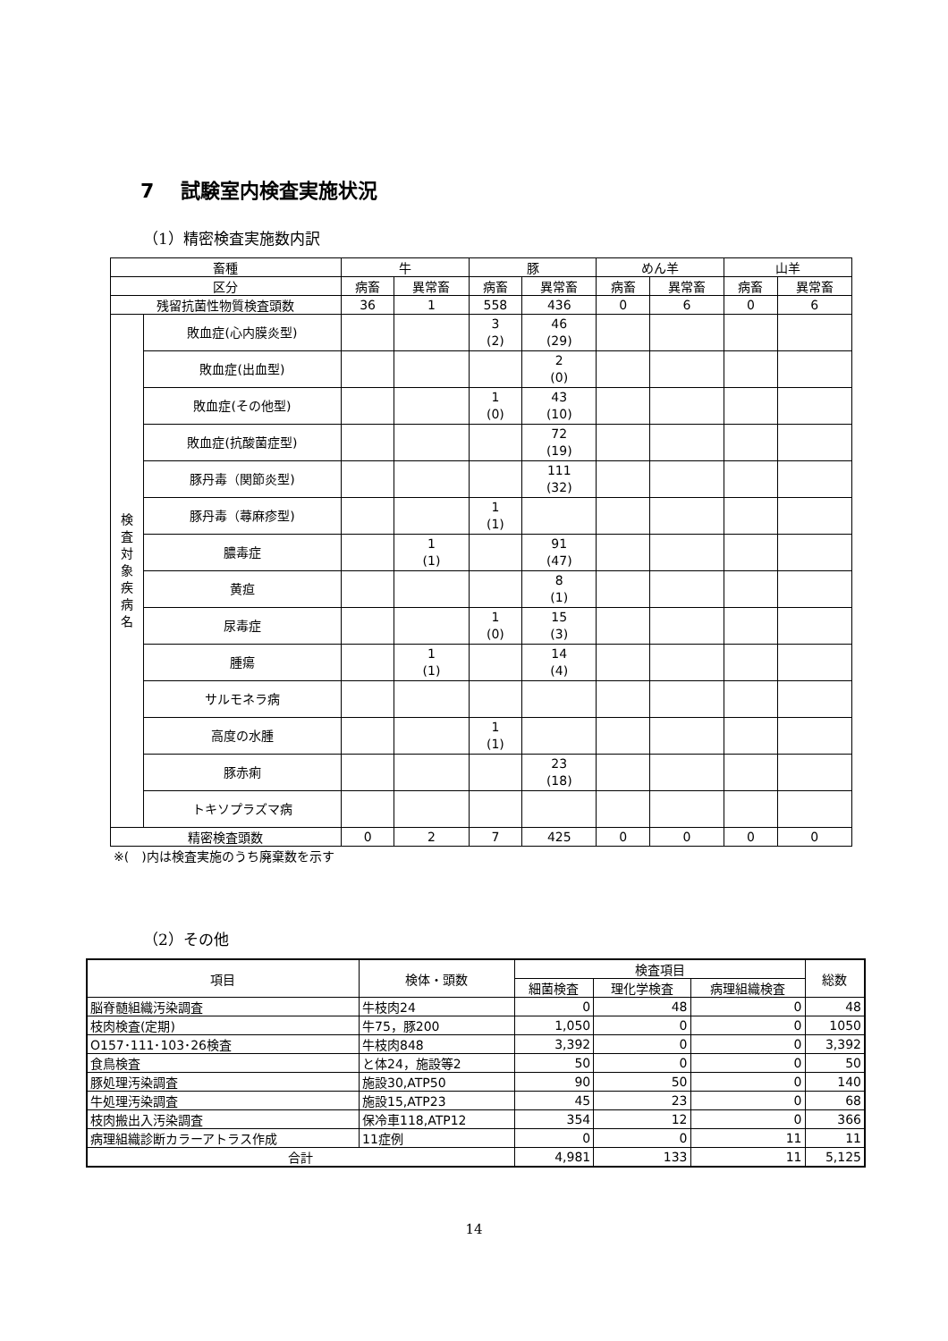7　 試験室内検査実施状況
（1）精密検査実施数内訳
| 畜種 | | 牛 | | 豚 | | めん羊 | | 山羊 | |
| --- | --- | --- | --- | --- | --- | --- | --- | --- | --- |
| 区分 | | 病畜 | 異常畜 | 病畜 | 異常畜 | 病畜 | 異常畜 | 病畜 | 異常畜 |
| 残留抗菌性物質検査頭数 | | 36 | 1 | 558 | 436 | 0 | 6 | 0 | 6 |
| 検 査 対 象 疾 病 名 | 敗血症(心内膜炎型) | | | 3 (2) | 46 (29) | | | | |
| | 敗血症(出血型) | | | | 2 (0) | | | | |
| | 敗血症(その他型) | | | 1 (0) | 43 (10) | | | | |
| | 敗血症(抗酸菌症型) | | | | 72 (19) | | | | |
| | 豚丹毒（関節炎型) | | | | 111 (32) | | | | |
| | 豚丹毒（蕁麻疹型) | | | 1 (1) | | | | | |
| | 膿毒症 | | 1 (1) | | 91 (47) | | | | |
| | 黄疸 | | | | 8 (1) | | | | |
| | 尿毒症 | | | 1 (0) | 15 (3) | | | | |
| | 腫瘍 | | 1 (1) | | 14 (4) | | | | |
| | サルモネラ病 | | | | | | | | |
| | 高度の水腫 | | | 1 (1) | | | | | |
| | 豚赤痢 | | | | 23 (18) | | | | |
| | トキソプラズマ病 | | | | | | | | |
| 精密検査頭数 | | 0 | 2 | 7 | 425 | 0 | 0 | 0 | 0 |
※(　)内は検査実施のうち廃棄数を示す
（2）その他
| 項目 | 検体・頭数 | 検査項目 | | | 総数 |
| | | 細菌検査 | 理化学検査 | 病理組織検査 | |
| 脳脊髄組織汚染調査 | 牛枝肉24 | 0 | 48 | 0 | 48 |
| 枝肉検査(定期) | 牛75，豚200 | 1,050 | 0 | 0 | 1050 |
| O157･111･103･26検査 | 牛枝肉848 | 3,392 | 0 | 0 | 3,392 |
| 食鳥検査 | と体24，施設等2 | 50 | 0 | 0 | 50 |
| 豚処理汚染調査 | 施設30,ATP50 | 90 | 50 | 0 | 140 |
| 牛処理汚染調査 | 施設15,ATP23 | 45 | 23 | 0 | 68 |
| 枝肉搬出入汚染調査 | 保冷車118,ATP12 | 354 | 12 | 0 | 366 |
| 病理組織診断カラーアトラス作成 | 11症例 | 0 | 0 | 11 | 11 |
| 合計 | | 4,981 | 133 | 11 | 5,125 |
14